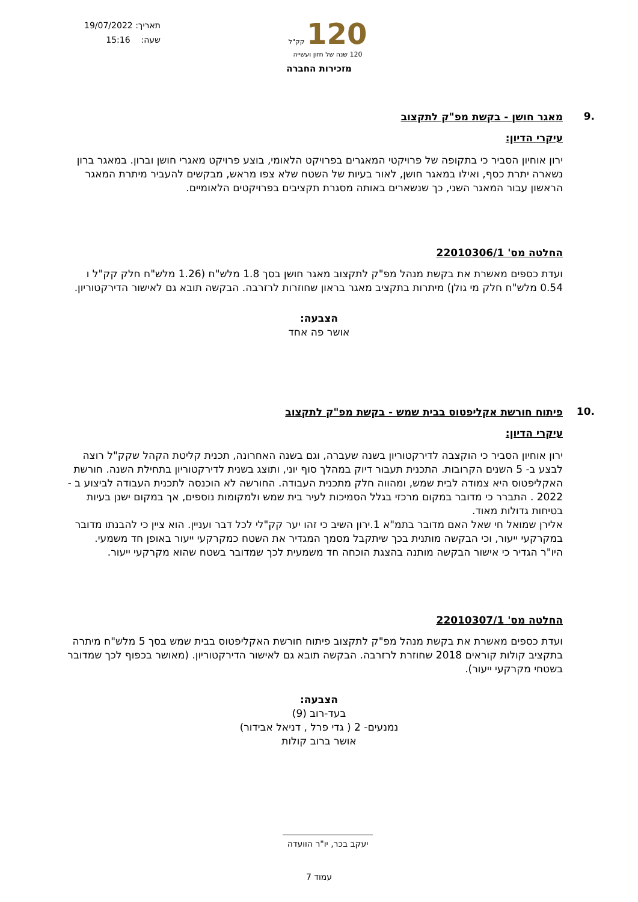תאריך: 19/07/2022
שעה: 15:16
120 קק"ל
120 שנה של חזון ועשייה
מזכירות החברה
.9
מאגר חושן - בקשת מפ"ק לתקצוב
עיקרי הדיון:
ירון אוחיון הסביר כי בתקופה של פרויקטי המאגרים בפרויקט הלאומי, בוצע פרויקט מאגרי חושן וברון. במאגר ברון נשארה יתרת כסף, ואילו במאגר חושן, לאור בעיות של השטח שלא צפו מראש, מבקשים להעביר מיתרת המאגר הראשון עבור המאגר השני, כך שנשארים באותה מסגרת תקציבים בפרויקטים הלאומיים.
החלטה מס' 22010306/1
ועדת כספים מאשרת את בקשת מנהל מפ"ק לתקצוב מאגר חושן בסך 1.8 מלש"ח (1.26 מלש"ח חלק קק"ל ו 0.54 מלש"ח חלק מי גולן) מיתרות בתקציב מאגר בראון שחוזרות לרזרבה. הבקשה תובא גם לאישור הדירקטוריון.
הצבעה:
אושר פה אחד
.10
פיתוח חורשת אקליפטוס בבית שמש - בקשת מפ"ק לתקצוב
עיקרי הדיון:
ירון אוחיון הסביר כי הוקצבה לדירקטוריון בשנה שעברה, וגם בשנה האחרונה, תכנית קליטת הקהל שקק"ל רוצה לבצע ב- 5 השנים הקרובות. התכנית תעבור דיוק במהלך סוף יוני, ותוצג בשנית לדירקטוריון בתחילת השנה. חורשת האקליפטוס היא צמודה לבית שמש, ומהווה חלק מתכנית העבודה. החורשה לא הוכנסה לתכנית העבודה לביצוע ב - 2022 . התברר כי מדובר במקום מרכזי בגלל הסמיכות לעיר בית שמש ולמקומות נוספים, אך במקום ישנן בעיות בטיחות גדולות מאוד.
אלירן שמואל חי שאל האם מדובר בתמ"א 1.ירון השיב כי זהו יער קק"לי לכל דבר ועניין. הוא ציין כי להבנתו מדובר במקרקעי ייעור, וכי הבקשה מותנית בכך שיתקבל מסמך המגדיר את השטח כמקרקעי ייעור באופן חד משמעי.
היו"ר הגדיר כי אישור הבקשה מותנה בהצגת הוכחה חד משמעית לכך שמדובר בשטח שהוא מקרקעי ייעור.
החלטה מס' 22010307/1
ועדת כספים מאשרת את בקשת מנהל מפ"ק לתקצוב פיתוח חורשת האקליפטוס בבית שמש בסך 5 מלש"ח מיתרה בתקציב קולות קוראים 2018 שחוזרת לרזרבה. הבקשה תובא גם לאישור הדירקטוריון. (מאושר בכפוף לכך שמדובר בשטחי מקרקעי ייעור).
הצבעה:
בעד-רוב (9)
נמנעים- 2 ( גדי פרל , דניאל אבידור)
אושר ברוב קולות
יעקב בכר, יו"ר הוועדה
עמוד 7